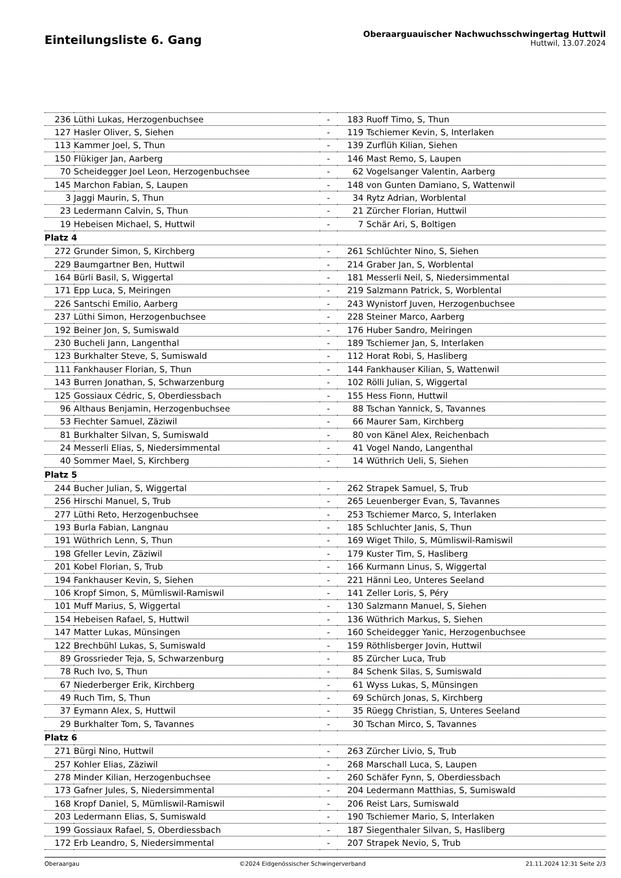Einteilungsliste 6. Gang
Oberaarguauischer Nachwuchsschwingertag Huttwil
Huttwil, 13.07.2024
| 236 | Lüthi Lukas, Herzogenbuchsee | - | 183 | Ruoff Timo, S, Thun |
| 127 | Hasler Oliver, S, Siehen | - | 119 | Tschiemer Kevin, S, Interlaken |
| 113 | Kammer Joel, S, Thun | - | 139 | Zurflüh Kilian, Siehen |
| 150 | Flükiger Jan, Aarberg | - | 146 | Mast Remo, S, Laupen |
| 70 | Scheidegger Joel Leon, Herzogenbuchsee | - | 62 | Vogelsanger Valentin, Aarberg |
| 145 | Marchon Fabian, S, Laupen | - | 148 | von Gunten Damiano, S, Wattenwil |
| 3 | Jaggi Maurin, S, Thun | - | 34 | Rytz Adrian, Worblental |
| 23 | Ledermann Calvin, S, Thun | - | 21 | Zürcher Florian, Huttwil |
| 19 | Hebeisen Michael, S, Huttwil | - | 7 | Schär Ari, S, Boltigen |
| Platz 4 | | | | |
| 272 | Grunder Simon, S, Kirchberg | - | 261 | Schlüchter Nino, S, Siehen |
| 229 | Baumgartner Ben, Huttwil | - | 214 | Graber Jan, S, Worblental |
| 164 | Bürli Basil, S, Wiggertal | - | 181 | Messerli Neil, S, Niedersimmental |
| 171 | Epp Luca, S, Meiringen | - | 219 | Salzmann Patrick, S, Worblental |
| 226 | Santschi Emilio, Aarberg | - | 243 | Wynistorf Juven, Herzogenbuchsee |
| 237 | Lüthi Simon, Herzogenbuchsee | - | 228 | Steiner Marco, Aarberg |
| 192 | Beiner Jon, S, Sumiswald | - | 176 | Huber Sandro, Meiringen |
| 230 | Bucheli Jann, Langenthal | - | 189 | Tschiemer Jan, S, Interlaken |
| 123 | Burkhalter Steve, S, Sumiswald | - | 112 | Horat Robi, S, Hasliberg |
| 111 | Fankhauser Florian, S, Thun | - | 144 | Fankhauser Kilian, S, Wattenwil |
| 143 | Burren Jonathan, S, Schwarzenburg | - | 102 | Rölli Julian, S, Wiggertal |
| 125 | Gossiaux Cédric, S, Oberdiessbach | - | 155 | Hess Fionn, Huttwil |
| 96 | Althaus Benjamin, Herzogenbuchsee | - | 88 | Tschan Yannick, S, Tavannes |
| 53 | Fiechter Samuel, Zäziwil | - | 66 | Maurer Sam, Kirchberg |
| 81 | Burkhalter Silvan, S, Sumiswald | - | 80 | von Känel Alex, Reichenbach |
| 24 | Messerli Elias, S, Niedersimmental | - | 41 | Vogel Nando, Langenthal |
| 40 | Sommer Mael, S, Kirchberg | - | 14 | Wüthrich Ueli, S, Siehen |
| Platz 5 | | | | |
| 244 | Bucher Julian, S, Wiggertal | - | 262 | Strapek Samuel, S, Trub |
| 256 | Hirschi Manuel, S, Trub | - | 265 | Leuenberger Evan, S, Tavannes |
| 277 | Lüthi Reto, Herzogenbuchsee | - | 253 | Tschiemer Marco, S, Interlaken |
| 193 | Burla Fabian, Langnau | - | 185 | Schluchter Janis, S, Thun |
| 191 | Wüthrich Lenn, S, Thun | - | 169 | Wiget Thilo, S, Mümliswil-Ramiswil |
| 198 | Gfeller Levin, Zäziwil | - | 179 | Kuster Tim, S, Hasliberg |
| 201 | Kobel Florian, S, Trub | - | 166 | Kurmann Linus, S, Wiggertal |
| 194 | Fankhauser Kevin, S, Siehen | - | 221 | Hänni Leo, Unteres Seeland |
| 106 | Kropf Simon, S, Mümliswil-Ramiswil | - | 141 | Zeller Loris, S, Péry |
| 101 | Muff Marius, S, Wiggertal | - | 130 | Salzmann Manuel, S, Siehen |
| 154 | Hebeisen Rafael, S, Huttwil | - | 136 | Wüthrich Markus, S, Siehen |
| 147 | Matter Lukas, Münsingen | - | 160 | Scheidegger Yanic, Herzogenbuchsee |
| 122 | Brechbühl Lukas, S, Sumiswald | - | 159 | Röthlisberger Jovin, Huttwil |
| 89 | Grossrieder Teja, S, Schwarzenburg | - | 85 | Zürcher Luca, Trub |
| 78 | Ruch Ivo, S, Thun | - | 84 | Schenk Silas, S, Sumiswald |
| 67 | Niederberger Erik, Kirchberg | - | 61 | Wyss Lukas, S, Münsingen |
| 49 | Ruch Tim, S, Thun | - | 69 | Schürch Jonas, S, Kirchberg |
| 37 | Eymann Alex, S, Huttwil | - | 35 | Rüegg Christian, S, Unteres Seeland |
| 29 | Burkhalter Tom, S, Tavannes | - | 30 | Tschan Mirco, S, Tavannes |
| Platz 6 | | | | |
| 271 | Bürgi Nino, Huttwil | - | 263 | Zürcher Livio, S, Trub |
| 257 | Kohler Elias, Zäziwil | - | 268 | Marschall Luca, S, Laupen |
| 278 | Minder Kilian, Herzogenbuchsee | - | 260 | Schäfer Fynn, S, Oberdiessbach |
| 173 | Gafner Jules, S, Niedersimmental | - | 204 | Ledermann Matthias, S, Sumiswald |
| 168 | Kropf Daniel, S, Mümliswil-Ramiswil | - | 206 | Reist Lars, Sumiswald |
| 203 | Ledermann Elias, S, Sumiswald | - | 190 | Tschiemer Mario, S, Interlaken |
| 199 | Gossiaux Rafael, S, Oberdiessbach | - | 187 | Siegenthaler Silvan, S, Hasliberg |
| 172 | Erb Leandro, S, Niedersimmental | - | 207 | Strapek Nevio, S, Trub |
Oberaargau ©2024 Eidgenössischer Schwingerverband 21.11.2024 12:31 Seite 2/3